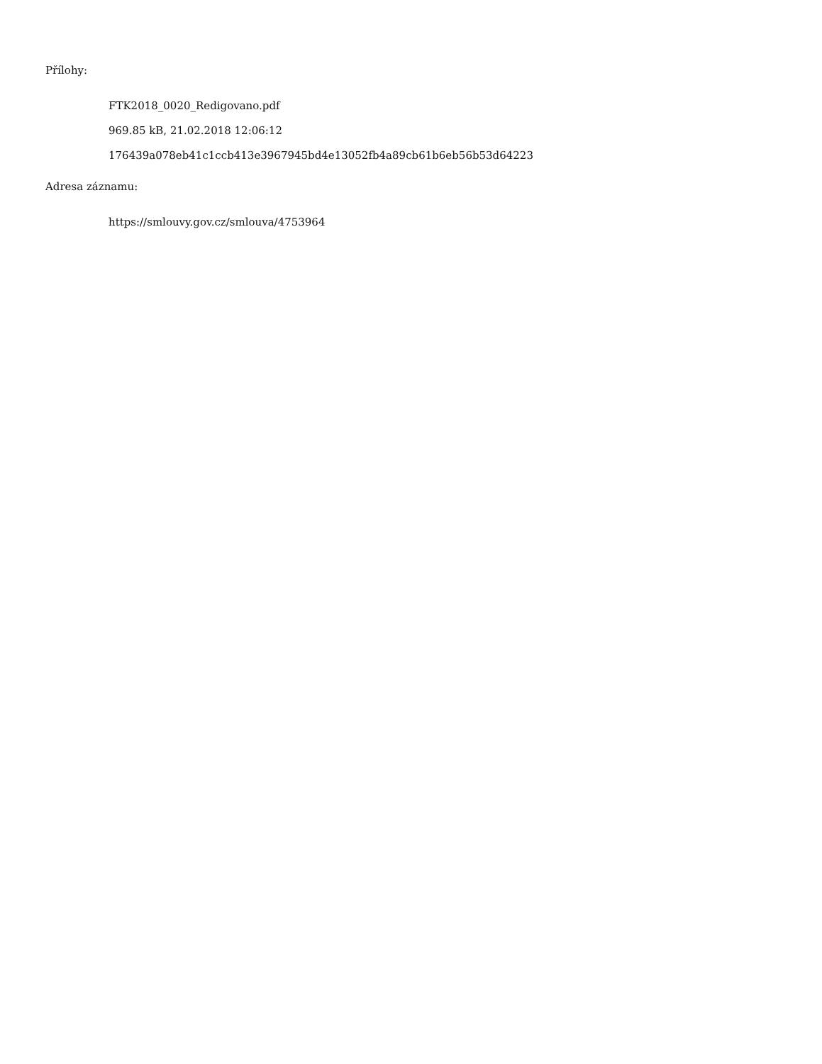Přílohy:
FTK2018_0020_Redigovano.pdf
969.85 kB, 21.02.2018 12:06:12
176439a078eb41c1ccb413e3967945bd4e13052fb4a89cb61b6eb56b53d64223
Adresa záznamu:
https://smlouvy.gov.cz/smlouva/4753964